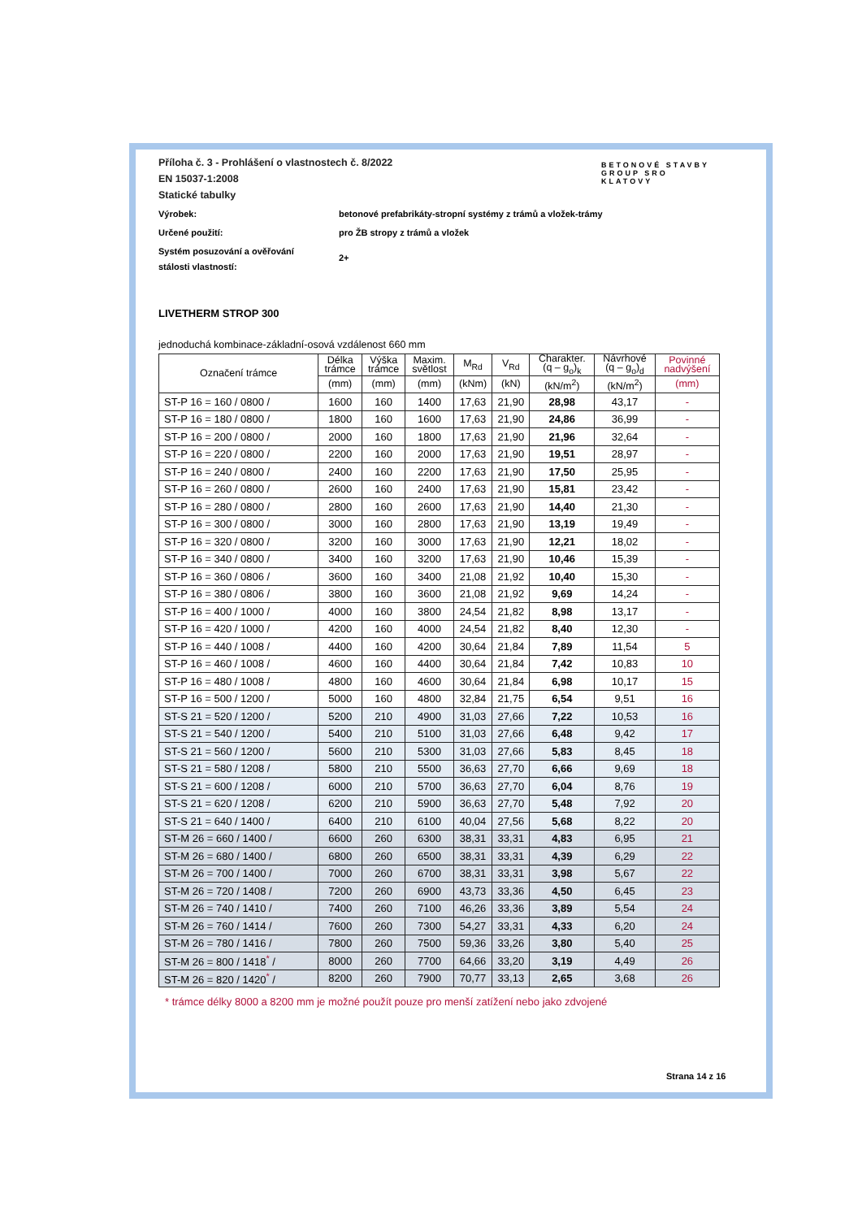BETONOVÉ STAVBY
GROUP SRO
KLATOVY
Příloha č. 3 - Prohlášení o vlastnostech č. 8/2022
EN 15037-1:2008
Statické tabulky
Výrobek: betonové prefabrikáty-stropní systémy z trámů a vložek-trámy
Určené použití: pro ŽB stropy z trámů a vložek
Systém posuzování a ověřování
stálosti vlastností:
2+
LIVETHERM STROP 300
jednoduchá kombinace-základní-osová vzdálenost 660 mm
| Označení trámce | Délka trámce | Výška trámce | Maxim. světlost | M<sub>Rd</sub> | V<sub>Rd</sub> | Charakter. (q – g<sub>o</sub>)<sub>k</sub> | Návrhové (q – g<sub>o</sub>)<sub>d</sub> | Povinné nadvýšení |
| --- | --- | --- | --- | --- | --- | --- | --- | --- |
| | (mm) | (mm) | (mm) | (kNm) | (kN) | (kN/m<sup>2</sup>) | (kN/m<sup>2</sup>) | (mm) |
| ST-P 16 = 160 / 0800 / | 1600 | 160 | 1400 | 17,63 | 21,90 | 28,98 | 43,17 | - |
| ST-P 16 = 180 / 0800 / | 1800 | 160 | 1600 | 17,63 | 21,90 | 24,86 | 36,99 | - |
| ST-P 16 = 200 / 0800 / | 2000 | 160 | 1800 | 17,63 | 21,90 | 21,96 | 32,64 | - |
| ST-P 16 = 220 / 0800 / | 2200 | 160 | 2000 | 17,63 | 21,90 | 19,51 | 28,97 | - |
| ST-P 16 = 240 / 0800 / | 2400 | 160 | 2200 | 17,63 | 21,90 | 17,50 | 25,95 | - |
| ST-P 16 = 260 / 0800 / | 2600 | 160 | 2400 | 17,63 | 21,90 | 15,81 | 23,42 | - |
| ST-P 16 = 280 / 0800 / | 2800 | 160 | 2600 | 17,63 | 21,90 | 14,40 | 21,30 | - |
| ST-P 16 = 300 / 0800 / | 3000 | 160 | 2800 | 17,63 | 21,90 | 13,19 | 19,49 | - |
| ST-P 16 = 320 / 0800 / | 3200 | 160 | 3000 | 17,63 | 21,90 | 12,21 | 18,02 | - |
| ST-P 16 = 340 / 0800 / | 3400 | 160 | 3200 | 17,63 | 21,90 | 10,46 | 15,39 | - |
| ST-P 16 = 360 / 0806 / | 3600 | 160 | 3400 | 21,08 | 21,92 | 10,40 | 15,30 | - |
| ST-P 16 = 380 / 0806 / | 3800 | 160 | 3600 | 21,08 | 21,92 | 9,69 | 14,24 | - |
| ST-P 16 = 400 / 1000 / | 4000 | 160 | 3800 | 24,54 | 21,82 | 8,98 | 13,17 | - |
| ST-P 16 = 420 / 1000 / | 4200 | 160 | 4000 | 24,54 | 21,82 | 8,40 | 12,30 | - |
| ST-P 16 = 440 / 1008 / | 4400 | 160 | 4200 | 30,64 | 21,84 | 7,89 | 11,54 | 5 |
| ST-P 16 = 460 / 1008 / | 4600 | 160 | 4400 | 30,64 | 21,84 | 7,42 | 10,83 | 10 |
| ST-P 16 = 480 / 1008 / | 4800 | 160 | 4600 | 30,64 | 21,84 | 6,98 | 10,17 | 15 |
| ST-P 16 = 500 / 1200 / | 5000 | 160 | 4800 | 32,84 | 21,75 | 6,54 | 9,51 | 16 |
| ST-S 21 = 520 / 1200 / | 5200 | 210 | 4900 | 31,03 | 27,66 | 7,22 | 10,53 | 16 |
| ST-S 21 = 540 / 1200 / | 5400 | 210 | 5100 | 31,03 | 27,66 | 6,48 | 9,42 | 17 |
| ST-S 21 = 560 / 1200 / | 5600 | 210 | 5300 | 31,03 | 27,66 | 5,83 | 8,45 | 18 |
| ST-S 21 = 580 / 1208 / | 5800 | 210 | 5500 | 36,63 | 27,70 | 6,66 | 9,69 | 18 |
| ST-S 21 = 600 / 1208 / | 6000 | 210 | 5700 | 36,63 | 27,70 | 6,04 | 8,76 | 19 |
| ST-S 21 = 620 / 1208 / | 6200 | 210 | 5900 | 36,63 | 27,70 | 5,48 | 7,92 | 20 |
| ST-S 21 = 640 / 1400 / | 6400 | 210 | 6100 | 40,04 | 27,56 | 5,68 | 8,22 | 20 |
| ST-M 26 = 660 / 1400 / | 6600 | 260 | 6300 | 38,31 | 33,31 | 4,83 | 6,95 | 21 |
| ST-M 26 = 680 / 1400 / | 6800 | 260 | 6500 | 38,31 | 33,31 | 4,39 | 6,29 | 22 |
| ST-M 26 = 700 / 1400 / | 7000 | 260 | 6700 | 38,31 | 33,31 | 3,98 | 5,67 | 22 |
| ST-M 26 = 720 / 1408 / | 7200 | 260 | 6900 | 43,73 | 33,36 | 4,50 | 6,45 | 23 |
| ST-M 26 = 740 / 1410 / | 7400 | 260 | 7100 | 46,26 | 33,36 | 3,89 | 5,54 | 24 |
| ST-M 26 = 760 / 1414 / | 7600 | 260 | 7300 | 54,27 | 33,31 | 4,33 | 6,20 | 24 |
| ST-M 26 = 780 / 1416 / | 7800 | 260 | 7500 | 59,36 | 33,26 | 3,80 | 5,40 | 25 |
| ST-M 26 = 800 / 1418<sup>*</sup> / | 8000 | 260 | 7700 | 64,66 | 33,20 | 3,19 | 4,49 | 26 |
| ST-M 26 = 820 / 1420<sup>*</sup> / | 8200 | 260 | 7900 | 70,77 | 33,13 | 2,65 | 3,68 | 26 |
* trámce délky 8000 a 8200 mm je možné použít pouze pro menší zatížení nebo jako zdvojené
Strana 14 z 16